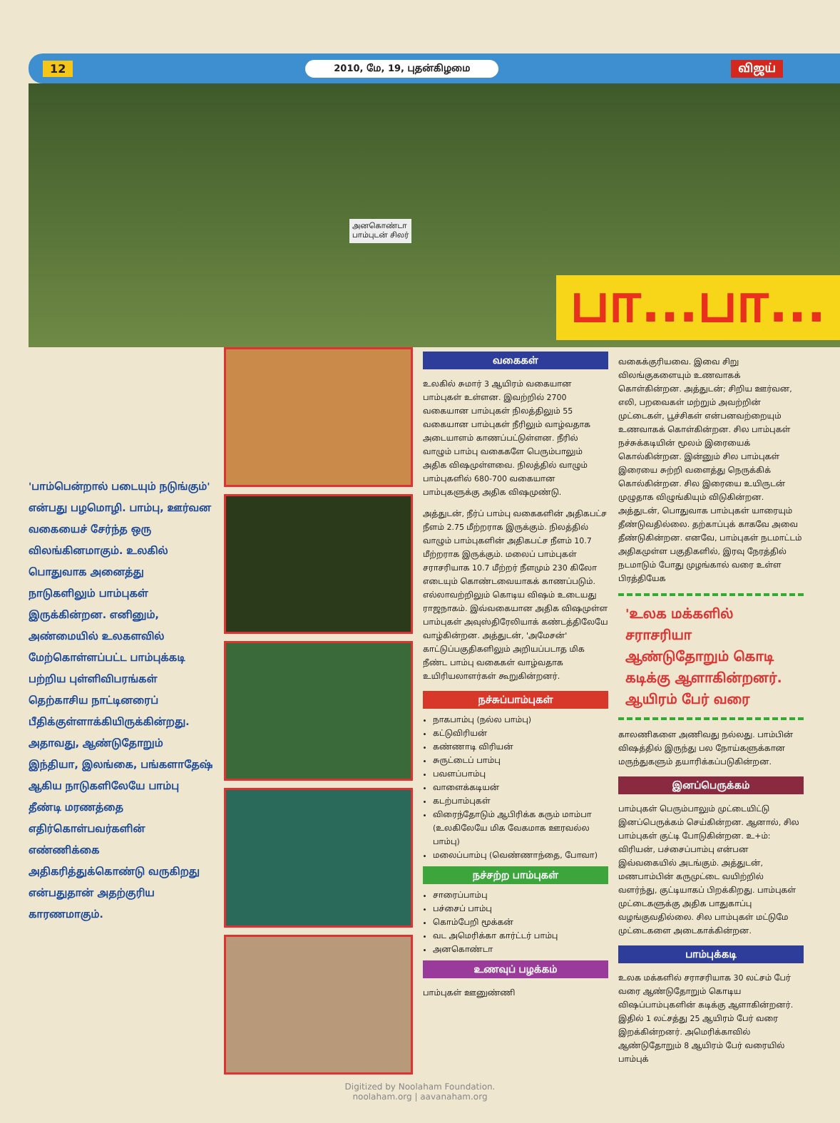12 2010, மே, 19, புதன்கிழமை விஜய்
அனகொண்டா
பாம்புடன் சிலர்
பா...பா...
'பாம்பென்றால் படையும் நடுங்கும்' என்பது பழமொழி. பாம்பு, ஊர்வன வகையைச் சேர்ந்த ஒரு விலங்கினமாகும். உலகில் பொதுவாக அனைத்து நாடுகளிலும் பாம்புகள் இருக்கின்றன. எனினும், அண்மையில் உலகளவில் மேற்கொள்ளப்பட்ட பாம்புக்கடி பற்றிய புள்ளிவிபரங்கள் தெற்காசிய நாட்டினரைப் பீதிக்குள்ளாக்கியிருக்கின்றது. அதாவது, ஆண்டுதோறும் இந்தியா, இலங்கை, பங்களாதேஷ் ஆகிய நாடுகளிலேயே பாம்பு தீண்டி மரணத்தை எதிர்கொள்பவர்களின் எண்ணிக்கை அதிகரித்துக்கொண்டு வருகிறது என்பதுதான் அதற்குரிய காரணமாகும்.
வகைகள்
உலகில் சுமார் 3 ஆயிரம் வகையான பாம்புகள் உள்ளன. இவற்றில் 2700 வகையான பாம்புகள் நிலத்திலும் 55 வகையான பாம்புகள் நீரிலும் வாழ்வதாக அடையாளம் காணப்பட்டுள்ளன. நீரில் வாழும் பாம்பு வகைகளே பெரும்பாலும் அதிக விஷமுள்ளவை. நிலத்தில் வாழும் பாம்புகளில் 680-700 வகையான பாம்புகளுக்கு அதிக விஷமுண்டு.
அத்துடன், நீர்ப் பாம்பு வகைகளின் அதிகபட்ச நீளம் 2.75 மீற்றராக இருக்கும். நிலத்தில் வாழும் பாம்புகளின் அதிகபட்ச நீளம் 10.7 மீற்றராக இருக்கும். மலைப் பாம்புகள் சராசரியாக 10.7 மீற்றர் நீளமும் 230 கிலோ எடையும் கொண்டவையாகக் காணப்படும். எல்லாவற்றிலும் கொடிய விஷம் உடையது ராஜநாகம். இவ்வகையான அதிக விஷமுள்ள பாம்புகள் அவுஸ்திரேலியாக் கண்டத்திலேயே வாழ்கின்றன. அத்துடன், 'அமேசன்' காட்டுப்பகுதிகளிலும் அறியப்படாத மிக நீண்ட பாம்பு வகைகள் வாழ்வதாக உயிரியலாளர்கள் கூறுகின்றனர்.
நச்சுப்பாம்புகள்
நாகபாம்பு (நல்ல பாம்பு)
கட்டுவிரியன்
கண்ணாடி விரியன்
சுருட்டைப் பாம்பு
பவளப்பாம்பு
வாளைக்கடியன்
கடற்பாம்புகள்
விரைந்தோடும் ஆபிரிக்க கரும் மாம்பா (உலகிலேயே மிக வேகமாக ஊரவல்ல பாம்பு)
மலைப்பாம்பு (வெண்ணாந்தை, போவா)
நச்சற்ற பாம்புகள்
சாரைப்பாம்பு
பச்சைப் பாம்பு
கொம்பேறி மூக்கன்
வட அமெரிக்கா கார்ட்டர் பாம்பு
அனகொண்டா
உணவுப் பழக்கம்
பாம்புகள் ஊனுண்ணி
வகைக்குரியவை. இவை சிறு விலங்குகளையும் உணவாகக் கொள்கின்றன. அத்துடன்; சிறிய ஊர்வன, எலி, பறவைகள் மற்றும் அவற்றின் முட்டைகள், பூச்சிகள் என்பனவற்றையும் உணவாகக் கொள்கின்றன. சில பாம்புகள் நச்சுக்கடியின் மூலம் இரையைக் கொல்கின்றன. இன்னும் சில பாம்புகள் இரையை சுற்றி வளைத்து நெருக்கிக் கொல்கின்றன. சில இரையை உயிருடன் முழுதாக விழுங்கியும் விடுகின்றன. அத்துடன், பொதுவாக பாம்புகள் யாரையும் தீண்டுவதில்லை. தற்காப்புக் காகவே அவை தீண்டுகின்றன. எனவே, பாம்புகள் நடமாட்டம் அதிகமுள்ள பகுதிகளில், இரவு நேரத்தில் நடமாடும் போது முழங்கால் வரை உள்ள பிரத்தியேக
'உலக மக்களில் சராசரியா ஆண்டுதோறும் கொடி கடிக்கு ஆளாகின்றனர். ஆயிரம் பேர் வரை
காலணிகளை அணிவது நல்லது. பாம்பின் விஷத்தில் இருந்து பல நோய்களுக்கான மருந்துகளும் தயாரிக்கப்படுகின்றன.
இனப்பெருக்கம்
பாம்புகள் பெரும்பாலும் முட்டையிட்டு இனப்பெருக்கம் செய்கின்றன. ஆனால், சில பாம்புகள் குட்டி போடுகின்றன. உ+ம்: விரியன், பச்சைப்பாம்பு என்பன இவ்வகையில் அடங்கும். அத்துடன், மணபாம்பின் கருமுட்டை வயிற்றில் வளர்ந்து, குட்டியாகப் பிறக்கிறது. பாம்புகள் முட்டைகளுக்கு அதிக பாதுகாப்பு வழங்குவதில்லை. சில பாம்புகள் மட்டுமே முட்டைகளை அடைகாக்கின்றன.
பாம்புக்கடி
உலக மக்களில் சராசரியாக 30 லட்சம் பேர் வரை ஆண்டுதோறும் கொடிய விஷப்பாம்புகளின் கடிக்கு ஆளாகின்றனர். இதில் 1 லட்சத்து 25 ஆயிரம் பேர் வரை இறக்கின்றனர். அமெரிக்காவில் ஆண்டுதோறும் 8 ஆயிரம் பேர் வரையில் பாம்புக்
Digitized by Noolaham Foundation.
noolaham.org | aavanaham.org